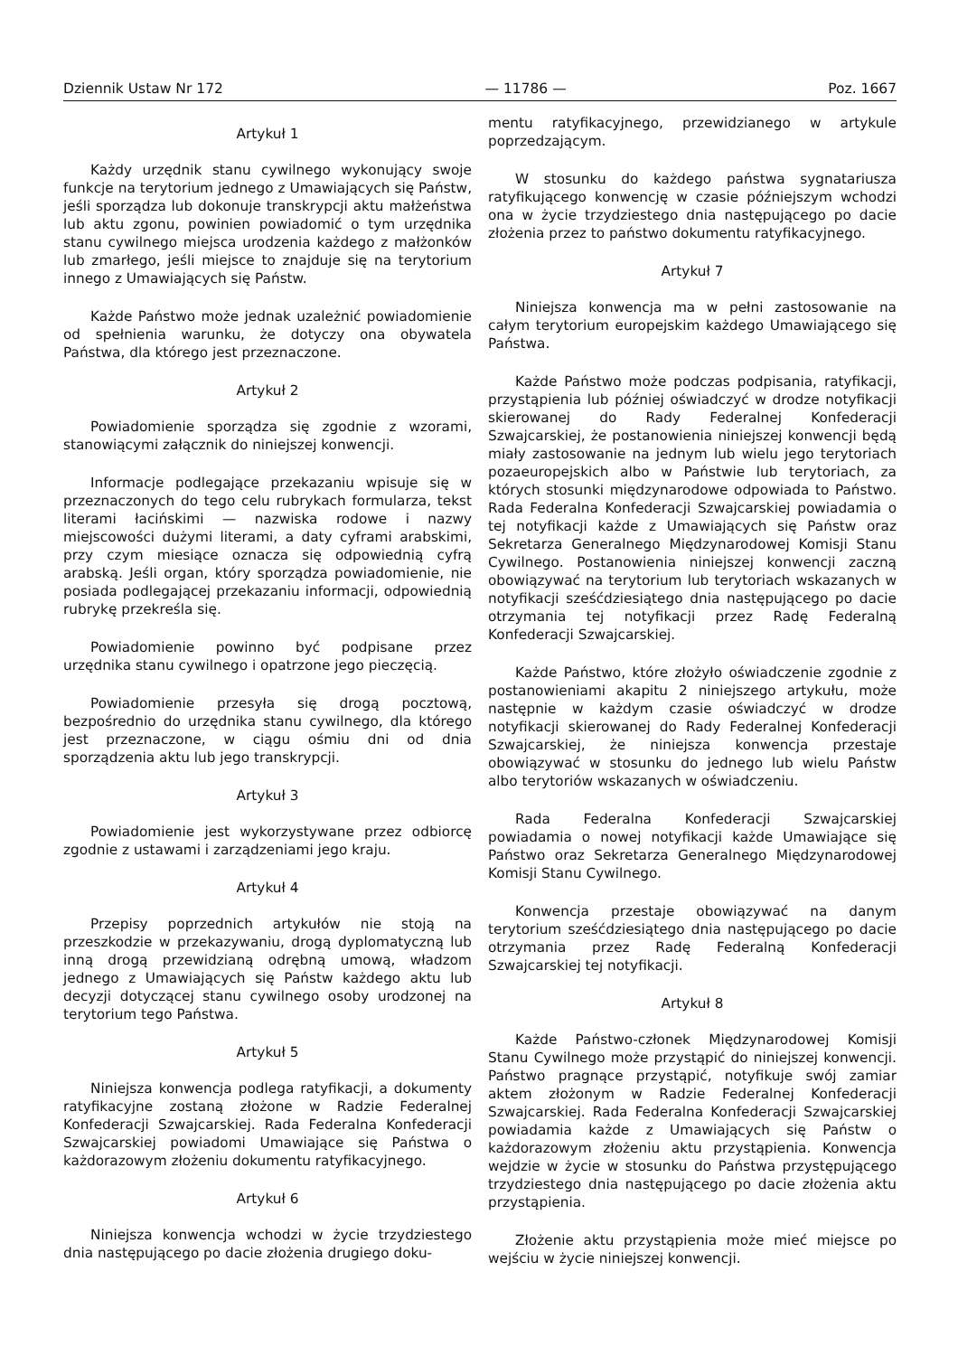Dziennik Ustaw Nr 172 — 11786 — Poz. 1667
Artykuł 1
Każdy urzędnik stanu cywilnego wykonujący swoje funkcje na terytorium jednego z Umawiających się Państw, jeśli sporządza lub dokonuje transkrypcji aktu małżeństwa lub aktu zgonu, powinien powiadomić o tym urzędnika stanu cywilnego miejsca urodzenia każdego z małżonków lub zmarłego, jeśli miejsce to znajduje się na terytorium innego z Umawiających się Państw.
Każde Państwo może jednak uzależnić powiadomienie od spełnienia warunku, że dotyczy ona obywatela Państwa, dla którego jest przeznaczone.
Artykuł 2
Powiadomienie sporządza się zgodnie z wzorami, stanowiącymi załącznik do niniejszej konwencji.
Informacje podlegające przekazaniu wpisuje się w przeznaczonych do tego celu rubrykach formularza, tekst literami łacińskimi — nazwiska rodowe i nazwy miejscowości dużymi literami, a daty cyframi arabskimi, przy czym miesiące oznacza się odpowiednią cyfrą arabską. Jeśli organ, który sporządza powiadomienie, nie posiada podlegającej przekazaniu informacji, odpowiednią rubrykę przekreśla się.
Powiadomienie powinno być podpisane przez urzędnika stanu cywilnego i opatrzone jego pieczęcią.
Powiadomienie przesyła się drogą pocztową, bezpośrednio do urzędnika stanu cywilnego, dla którego jest przeznaczone, w ciągu ośmiu dni od dnia sporządzenia aktu lub jego transkrypcji.
Artykuł 3
Powiadomienie jest wykorzystywane przez odbiorcę zgodnie z ustawami i zarządzeniami jego kraju.
Artykuł 4
Przepisy poprzednich artykułów nie stoją na przeszkodzie w przekazywaniu, drogą dyplomatyczną lub inną drogą przewidzianą odrębną umową, władzom jednego z Umawiających się Państw każdego aktu lub decyzji dotyczącej stanu cywilnego osoby urodzonej na terytorium tego Państwa.
Artykuł 5
Niniejsza konwencja podlega ratyfikacji, a dokumenty ratyfikacyjne zostaną złożone w Radzie Federalnej Konfederacji Szwajcarskiej. Rada Federalna Konfederacji Szwajcarskiej powiadomi Umawiające się Państwa o każdorazowym złożeniu dokumentu ratyfikacyjnego.
Artykuł 6
Niniejsza konwencja wchodzi w życie trzydziestego dnia następującego po dacie złożenia drugiego doku-
mentu ratyfikacyjnego, przewidzianego w artykule poprzedzającym.
W stosunku do każdego państwa sygnatariusza ratyfikującego konwencję w czasie późniejszym wchodzi ona w życie trzydziestego dnia następującego po dacie złożenia przez to państwo dokumentu ratyfikacyjnego.
Artykuł 7
Niniejsza konwencja ma w pełni zastosowanie na całym terytorium europejskim każdego Umawiającego się Państwa.
Każde Państwo może podczas podpisania, ratyfikacji, przystąpienia lub później oświadczyć w drodze notyfikacji skierowanej do Rady Federalnej Konfederacji Szwajcarskiej, że postanowienia niniejszej konwencji będą miały zastosowanie na jednym lub wielu jego terytoriach pozaeuropejskich albo w Państwie lub terytoriach, za których stosunki międzynarodowe odpowiada to Państwo. Rada Federalna Konfederacji Szwajcarskiej powiadamia o tej notyfikacji każde z Umawiających się Państw oraz Sekretarza Generalnego Międzynarodowej Komisji Stanu Cywilnego. Postanowienia niniejszej konwencji zaczną obowiązywać na terytorium lub terytoriach wskazanych w notyfikacji sześćdziesiątego dnia następującego po dacie otrzymania tej notyfikacji przez Radę Federalną Konfederacji Szwajcarskiej.
Każde Państwo, które złożyło oświadczenie zgodnie z postanowieniami akapitu 2 niniejszego artykułu, może następnie w każdym czasie oświadczyć w drodze notyfikacji skierowanej do Rady Federalnej Konfederacji Szwajcarskiej, że niniejsza konwencja przestaje obowiązywać w stosunku do jednego lub wielu Państw albo terytoriów wskazanych w oświadczeniu.
Rada Federalna Konfederacji Szwajcarskiej powiadamia o nowej notyfikacji każde Umawiające się Państwo oraz Sekretarza Generalnego Międzynarodowej Komisji Stanu Cywilnego.
Konwencja przestaje obowiązywać na danym terytorium sześćdziesiątego dnia następującego po dacie otrzymania przez Radę Federalną Konfederacji Szwajcarskiej tej notyfikacji.
Artykuł 8
Każde Państwo-członek Międzynarodowej Komisji Stanu Cywilnego może przystąpić do niniejszej konwencji. Państwo pragnące przystąpić, notyfikuje swój zamiar aktem złożonym w Radzie Federalnej Konfederacji Szwajcarskiej. Rada Federalna Konfederacji Szwajcarskiej powiadamia każde z Umawiających się Państw o każdorazowym złożeniu aktu przystąpienia. Konwencja wejdzie w życie w stosunku do Państwa przystępującego trzydziestego dnia następującego po dacie złożenia aktu przystąpienia.
Złożenie aktu przystąpienia może mieć miejsce po wejściu w życie niniejszej konwencji.